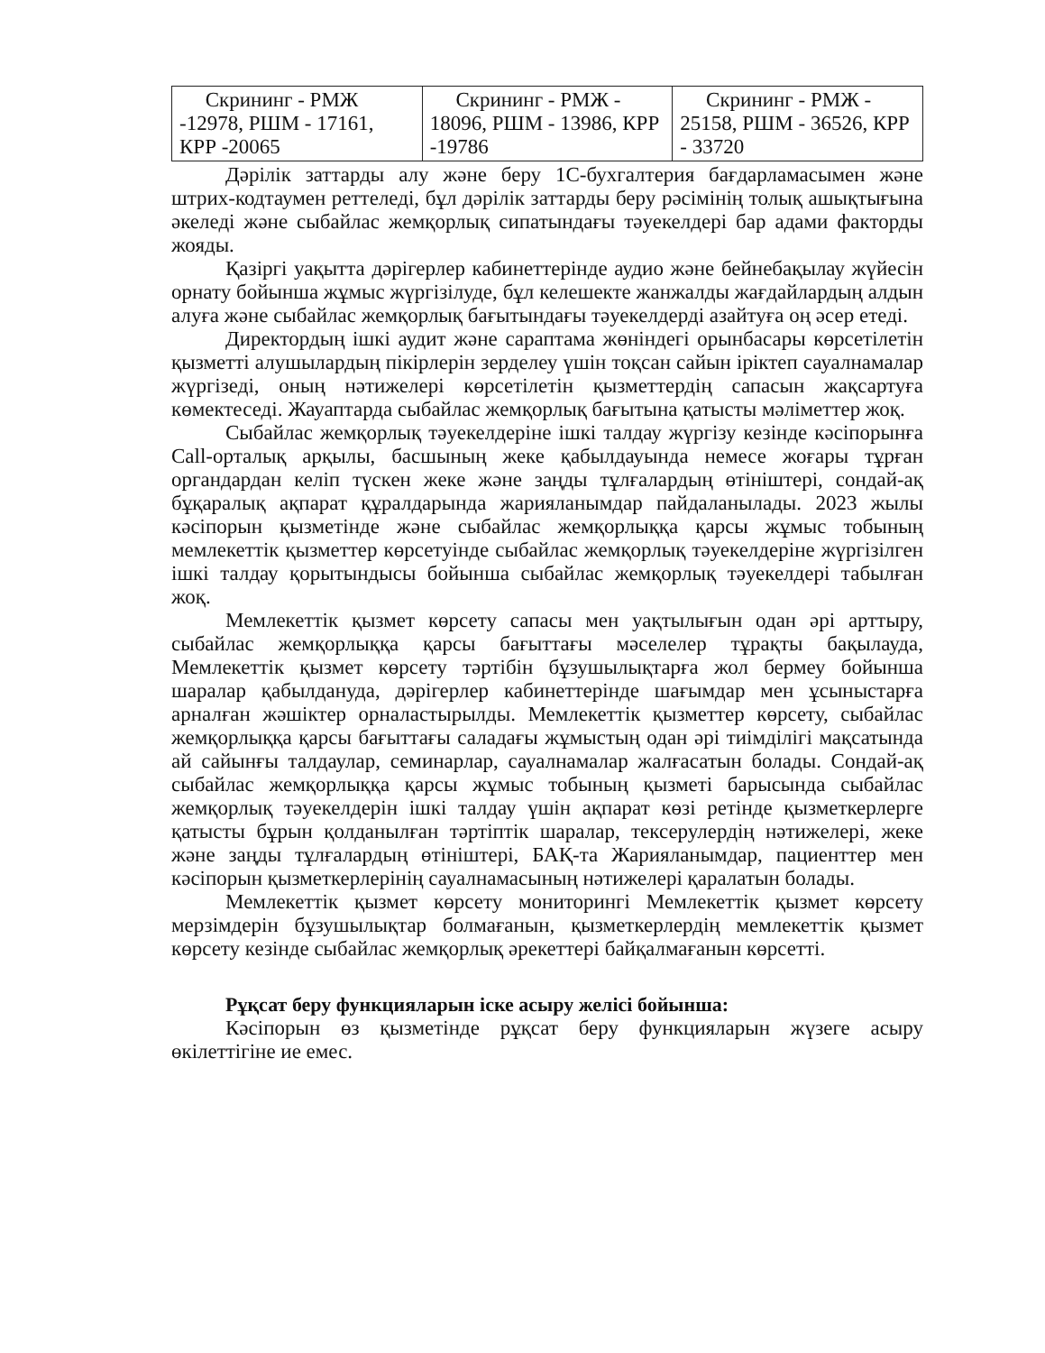| Скрининг - РМЖ -12978, РШМ - 17161, КРР -20065 | Скрининг - РМЖ - 18096, РШМ - 13986, КРР -19786 | Скрининг - РМЖ - 25158, РШМ - 36526, КРР - 33720 |
Дәрілік заттарды алу және беру 1С-бухгалтерия бағдарламасымен және штрих-кодтаумен реттеледі, бұл дәрілік заттарды беру рәсімінің толық ашықтығына әкеледі және сыбайлас жемқорлық сипатындағы тәуекелдері бар адами факторды жояды.
Қазіргі уақытта дәрігерлер кабинеттерінде аудио және бейнебақылау жүйесін орнату бойынша жұмыс жүргізілуде, бұл келешекте жанжалды жағдайлардың алдын алуға және сыбайлас жемқорлық бағытындағы тәуекелдерді азайтуға оң әсер етеді.
Директордың ішкі аудит және сараптама жөніндегі орынбасары көрсетілетін қызметті алушылардың пікірлерін зерделеу үшін тоқсан сайын іріктеп сауалнамалар жүргізеді, оның нәтижелері көрсетілетін қызметтердің сапасын жақсартуға көмектеседі. Жауаптарда сыбайлас жемқорлық бағытына қатысты мәліметтер жоқ.
Сыбайлас жемқорлық тәуекелдеріне ішкі талдау жүргізу кезінде кәсіпорынға Call-орталық арқылы, басшының жеке қабылдауында немесе жоғары тұрған органдардан келіп түскен жеке және заңды тұлғалардың өтініштері, сондай-ақ бұқаралық ақпарат құралдарында жарияланымдар пайдаланылады. 2023 жылы кәсіпорын қызметінде және сыбайлас жемқорлыққа қарсы жұмыс тобының мемлекеттік қызметтер көрсетуінде сыбайлас жемқорлық тәуекелдеріне жүргізілген ішкі талдау қорытындысы бойынша сыбайлас жемқорлық тәуекелдері табылған жоқ.
Мемлекеттік қызмет көрсету сапасы мен уақтылығын одан әрі арттыру, сыбайлас жемқорлыққа қарсы бағыттағы мәселелер тұрақты бақылауда, Мемлекеттік қызмет көрсету тәртібін бұзушылықтарға жол бермеу бойынша шаралар қабылдануда, дәрігерлер кабинеттерінде шағымдар мен ұсыныстарға арналған жәшіктер орналастырылды. Мемлекеттік қызметтер көрсету, сыбайлас жемқорлыққа қарсы бағыттағы саладағы жұмыстың одан әрі тиімділігі мақсатында ай сайынғы талдаулар, семинарлар, сауалнамалар жалғасатын болады. Сондай-ақ сыбайлас жемқорлыққа қарсы жұмыс тобының қызметі барысында сыбайлас жемқорлық тәуекелдерін ішкі талдау үшін ақпарат көзі ретінде қызметкерлерге қатысты бұрын қолданылған тәртіптік шаралар, тексерулердің нәтижелері, жеке және заңды тұлғалардың өтініштері, БАҚ-та Жарияланымдар, пациенттер мен кәсіпорын қызметкерлерінің сауалнамасының нәтижелері қаралатын болады.
Мемлекеттік қызмет көрсету мониторингі Мемлекеттік қызмет көрсету мерзімдерін бұзушылықтар болмағанын, қызметкерлердің мемлекеттік қызмет көрсету кезінде сыбайлас жемқорлық әрекеттері байқалмағанын көрсетті.
Рұқсат беру функцияларын іске асыру желісі бойынша:
Кәсіпорын өз қызметінде рұқсат беру функцияларын жүзеге асыру өкілеттігіне ие емес.